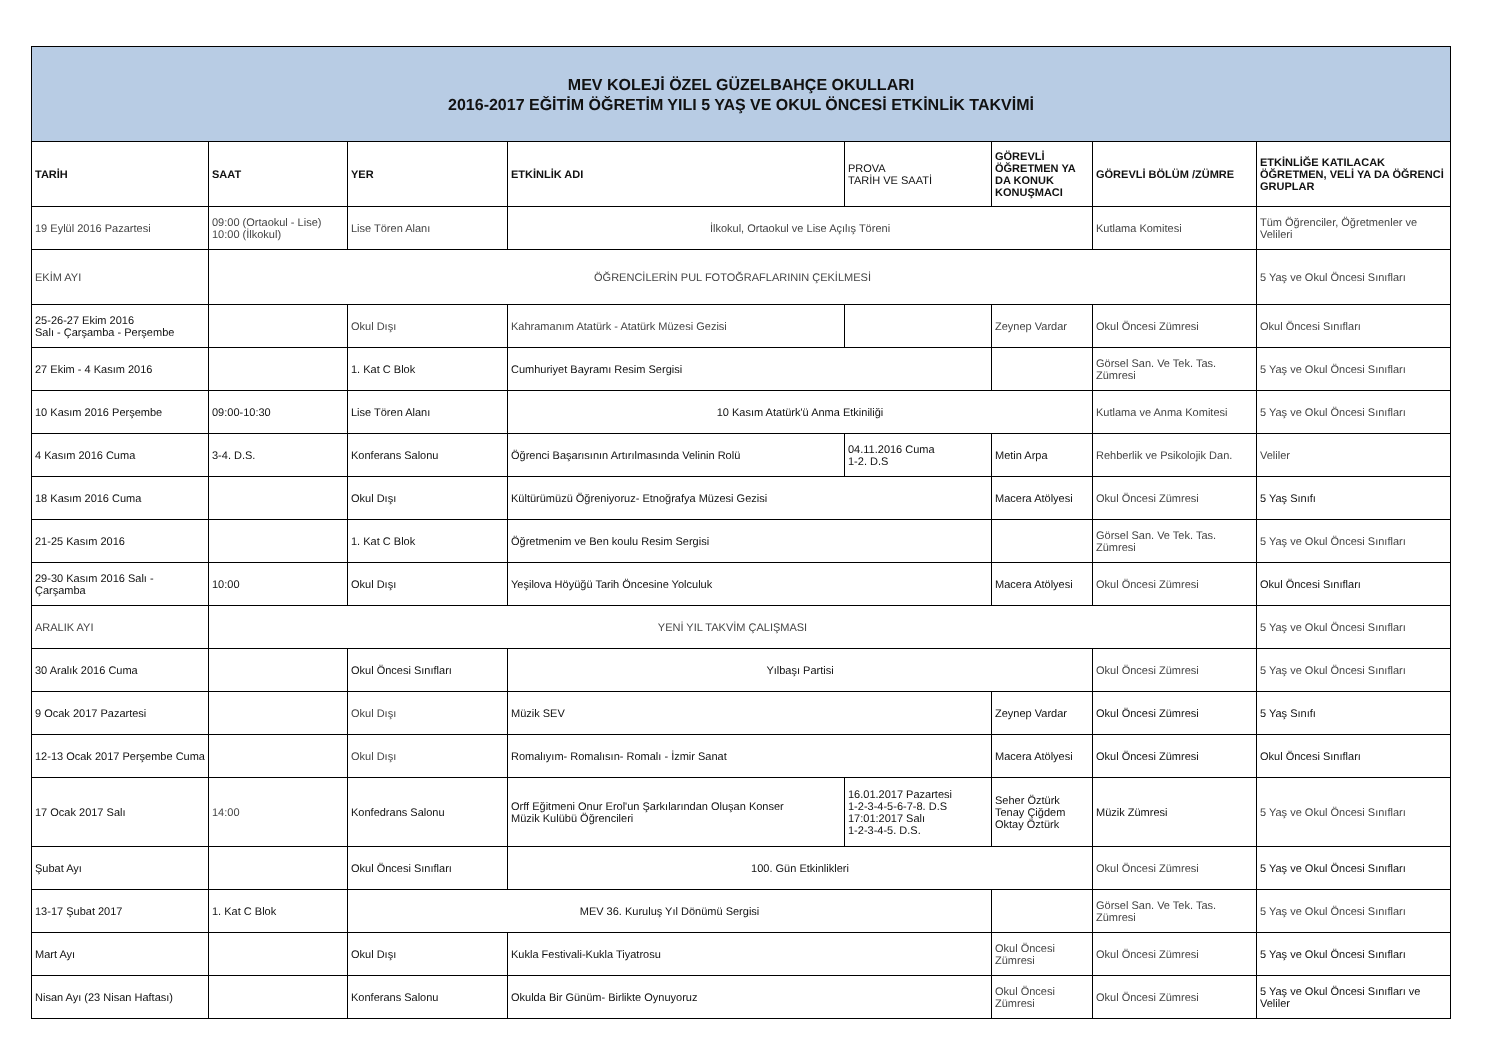| MEV KOLEJİ ÖZEL GÜZELBAHÇE OKULLARI 2016-2017 EĞİTİM ÖĞRETİM YILI 5 YAŞ VE OKUL ÖNCESİ ETKİNLİK TAKVİMİ | | | | | | | |
| TARİH | SAAT | YER | ETKİNLİK ADI | PROVA TARİH VE SAATİ | GÖREVLİ ÖĞRETMEN YA DA KONUK KONUŞMACI | GÖREVLİ BÖLÜM /ZÜMRE | ETKİNLİĞE KATILACAK ÖĞRETMEN, VELİ YA DA ÖĞRENCİ GRUPLAR |
| 19 Eylül 2016 Pazartesi | 09:00 (Ortaokul - Lise) 10:00 (İlkokul) | Lise Tören Alanı | İlkokul, Ortaokul ve Lise Açılış Töreni | | | Kutlama Komitesi | Tüm Öğrenciler, Öğretmenler ve Velileri |
| EKİM AYI | ÖĞRENCİLERİN PUL FOTOĞRAFLARININ ÇEKİLMESİ | | | | | | 5 Yaş ve Okul Öncesi Sınıfları |
| 25-26-27 Ekim 2016 Salı - Çarşamba - Perşembe | | Okul Dışı | Kahramanım Atatürk - Atatürk Müzesi Gezisi | | Zeynep Vardar | Okul Öncesi Zümresi | Okul Öncesi Sınıfları |
| 27 Ekim - 4 Kasım 2016 | | 1. Kat C Blok | Cumhuriyet Bayramı Resim Sergisi | | | Görsel San. Ve Tek. Tas. Zümresi | 5 Yaş ve Okul Öncesi Sınıfları |
| 10 Kasım 2016 Perşembe | 09:00-10:30 | Lise Tören Alanı | 10 Kasım Atatürk'ü Anma Etkiniliği | | | Kutlama ve Anma Komitesi | 5 Yaş ve Okul Öncesi Sınıfları |
| 4 Kasım 2016 Cuma | 3-4. D.S. | Konferans Salonu | Öğrenci Başarısının Artırılmasında Velinin Rolü | 04.11.2016 Cuma 1-2. D.S | Metin Arpa | Rehberlik ve Psikolojik Dan. | Veliler |
| 18 Kasım 2016 Cuma | | Okul Dışı | Kültürümüzü Öğreniyoruz- Etnoğrafya Müzesi Gezisi | | Macera Atölyesi | Okul Öncesi Zümresi | 5 Yaş Sınıfı |
| 21-25 Kasım 2016 | | 1. Kat C Blok | Öğretmenim ve Ben koulu Resim Sergisi | | | Görsel San. Ve Tek. Tas. Zümresi | 5 Yaş ve Okul Öncesi Sınıfları |
| 29-30 Kasım 2016 Salı - Çarşamba | 10:00 | Okul Dışı | Yeşilova Höyüğü Tarih Öncesine Yolculuk | | Macera Atölyesi | Okul Öncesi Zümresi | Okul Öncesi Sınıfları |
| ARALIK AYI | YENİ YIL TAKVİM ÇALIŞMASI | | | | | | 5 Yaş ve Okul Öncesi Sınıfları |
| 30 Aralık 2016 Cuma | | Okul Öncesi Sınıfları | Yılbaşı Partisi | | | Okul Öncesi Zümresi | 5 Yaş ve Okul Öncesi Sınıfları |
| 9 Ocak 2017 Pazartesi | | Okul Dışı | Müzik SEV | | Zeynep Vardar | Okul Öncesi Zümresi | 5 Yaş Sınıfı |
| 12-13 Ocak 2017 Perşembe Cuma | | Okul Dışı | Romalıyım- Romalısın- Romalı - İzmir Sanat | | Macera Atölyesi | Okul Öncesi Zümresi | Okul Öncesi Sınıfları |
| 17 Ocak 2017 Salı | 14:00 | Konfedrans Salonu | Orff Eğitmeni Onur Erol'un Şarkılarından Oluşan Konser Müzik Kulübü Öğrencileri | 16.01.2017 Pazartesi 1-2-3-4-5-6-7-8. D.S 17:01:2017 Salı 1-2-3-4-5. D.S. | Seher Öztürk Tenay Çiğdem Oktay Öztürk | Müzik Zümresi | 5 Yaş ve Okul Öncesi Sınıfları |
| Şubat Ayı | | Okul Öncesi Sınıfları | 100. Gün Etkinlikleri | | | Okul Öncesi Zümresi | 5 Yaş ve Okul Öncesi Sınıfları |
| 13-17 Şubat 2017 | 1. Kat C Blok | MEV 36. Kuruluş Yıl Dönümü Sergisi | | | | Görsel San. Ve Tek. Tas. Zümresi | 5 Yaş ve Okul Öncesi Sınıfları |
| Mart Ayı | | Okul Dışı | Kukla Festivali-Kukla Tiyatrosu | | Okul Öncesi Zümresi | Okul Öncesi Zümresi | 5 Yaş ve Okul Öncesi Sınıfları |
| Nisan Ayı (23 Nisan Haftası) | | Konferans Salonu | Okulda Bir Günüm- Birlikte Oynuyoruz | | Okul Öncesi Zümresi | Okul Öncesi Zümresi | 5 Yaş ve Okul Öncesi Sınıfları ve Veliler |